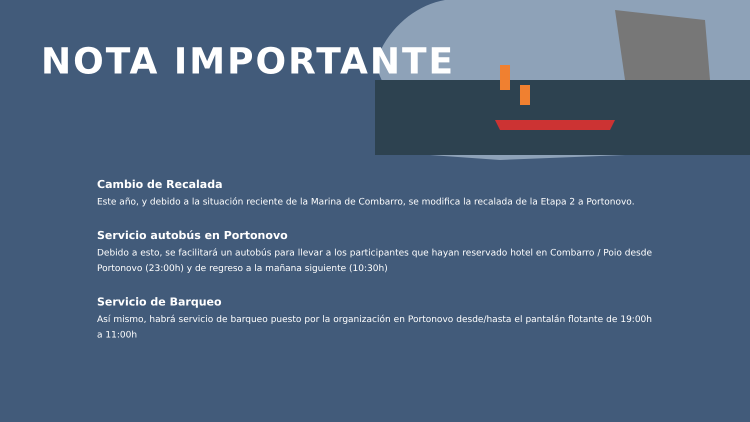NOTA IMPORTANTE
Cambio de Recalada
Este año, y debido a la situación reciente de la Marina de Combarro, se modifica la recalada de la Etapa 2 a Portonovo.
Servicio autobús en Portonovo
Debido a esto, se facilitará un autobús para llevar a los participantes que hayan reservado hotel en Combarro / Poio desde Portonovo (23:00h) y de regreso a la mañana siguiente (10:30h)
Servicio de Barqueo
Así mismo, habrá servicio de barqueo puesto por la organización en Portonovo desde/hasta el pantalán flotante de 19:00h a 11:00h